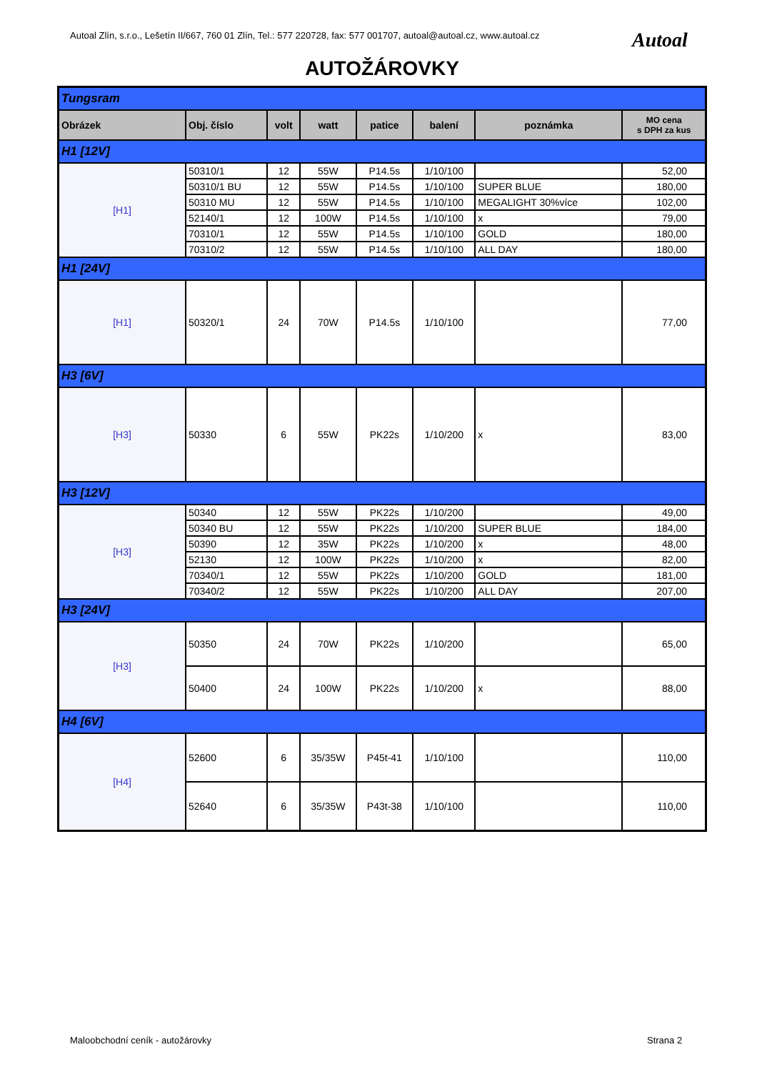Autoal Zlín, s.r.o., Lešetín II/667, 760 01 Zlín, Tel.: 577 220728, fax: 577 001707, autoal@autoal.cz, www.autoal.cz
Autoal
AUTOŽÁROVKY
| Tungsram | | | | | | | |
| Obrázek | Obj. číslo | volt | watt | patice | balení | poznámka | MO cena s DPH za kus |
| H1 [12V] | | | | | | | |
| [H1] | 50310/1 | 12 | 55W | P14.5s | 1/10/100 | | 52,00 |
| | 50310/1 BU | 12 | 55W | P14.5s | 1/10/100 | SUPER BLUE | 180,00 |
| | 50310 MU | 12 | 55W | P14.5s | 1/10/100 | MEGALIGHT 30%více | 102,00 |
| | 52140/1 | 12 | 100W | P14.5s | 1/10/100 | x | 79,00 |
| | 70310/1 | 12 | 55W | P14.5s | 1/10/100 | GOLD | 180,00 |
| | 70310/2 | 12 | 55W | P14.5s | 1/10/100 | ALL DAY | 180,00 |
| H1 [24V] | | | | | | | |
| [H1] | 50320/1 | 24 | 70W | P14.5s | 1/10/100 | | 77,00 |
| H3 [6V] | | | | | | | |
| [H3] | 50330 | 6 | 55W | PK22s | 1/10/200 | x | 83,00 |
| H3 [12V] | | | | | | | |
| [H3] | 50340 | 12 | 55W | PK22s | 1/10/200 | | 49,00 |
| | 50340 BU | 12 | 55W | PK22s | 1/10/200 | SUPER BLUE | 184,00 |
| | 50390 | 12 | 35W | PK22s | 1/10/200 | x | 48,00 |
| | 52130 | 12 | 100W | PK22s | 1/10/200 | x | 82,00 |
| | 70340/1 | 12 | 55W | PK22s | 1/10/200 | GOLD | 181,00 |
| | 70340/2 | 12 | 55W | PK22s | 1/10/200 | ALL DAY | 207,00 |
| H3 [24V] | | | | | | | |
| [H3] | 50350 | 24 | 70W | PK22s | 1/10/200 | | 65,00 |
| | 50400 | 24 | 100W | PK22s | 1/10/200 | x | 88,00 |
| H4 [6V] | | | | | | | |
| [H4] | 52600 | 6 | 35/35W | P45t-41 | 1/10/100 | | 110,00 |
| | 52640 | 6 | 35/35W | P43t-38 | 1/10/100 | | 110,00 |
Maloobchodní ceník - autožárovky
Strana 2